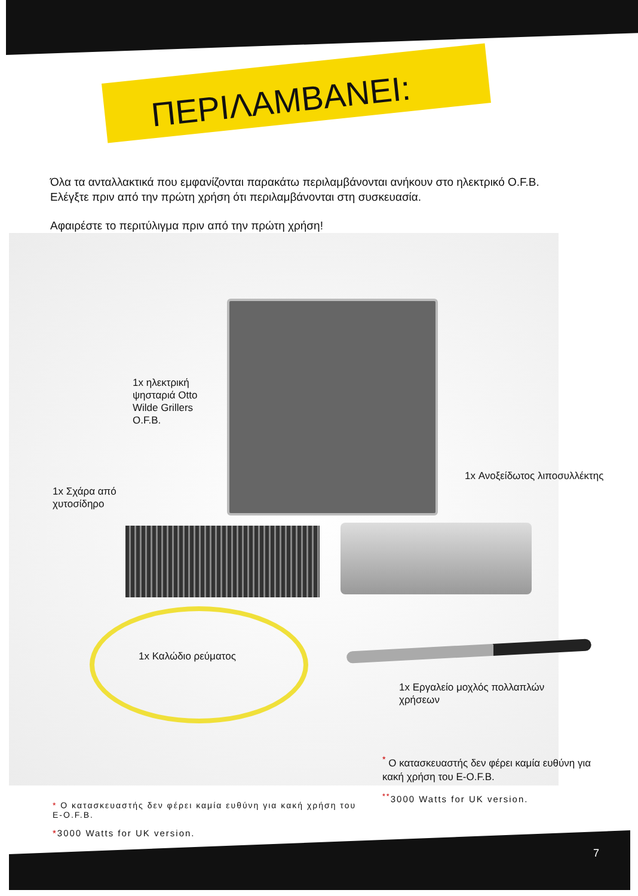ΠΕΡΙΛΑΜΒΑΝΕΙ:
Όλα τα ανταλλακτικά που εμφανίζονται παρακάτω περιλαμβάνονται ανήκουν στο ηλεκτρικό O.F.B. Ελέγξτε πριν από την πρώτη χρήση ότι περιλαμβάνονται στη συσκευασία.
Αφαιρέστε το περιτύλιγμα πριν από την πρώτη χρήση!
1x ηλεκτρική ψησταριά Otto Wilde Grillers O.F.B.
1x Ανοξείδωτος λιποσυλλέκτης
1x Σχάρα από
χυτοσίδηρο
1x Καλώδιο ρεύματος
1x Εργαλείο μοχλός πολλαπλών
χρήσεων
<sup>*</sup> Ο κατασκευαστής δεν φέρει καμία ευθύνη για κακή χρήση του E-O.F.B.
<sup>**</sup> 3000 Watts for UK version.
* Ο κατασκευαστής δεν φέρει καμία ευθύνη για κακή χρήση του E-O.F.B.
*3000 Watts for UK version.
7